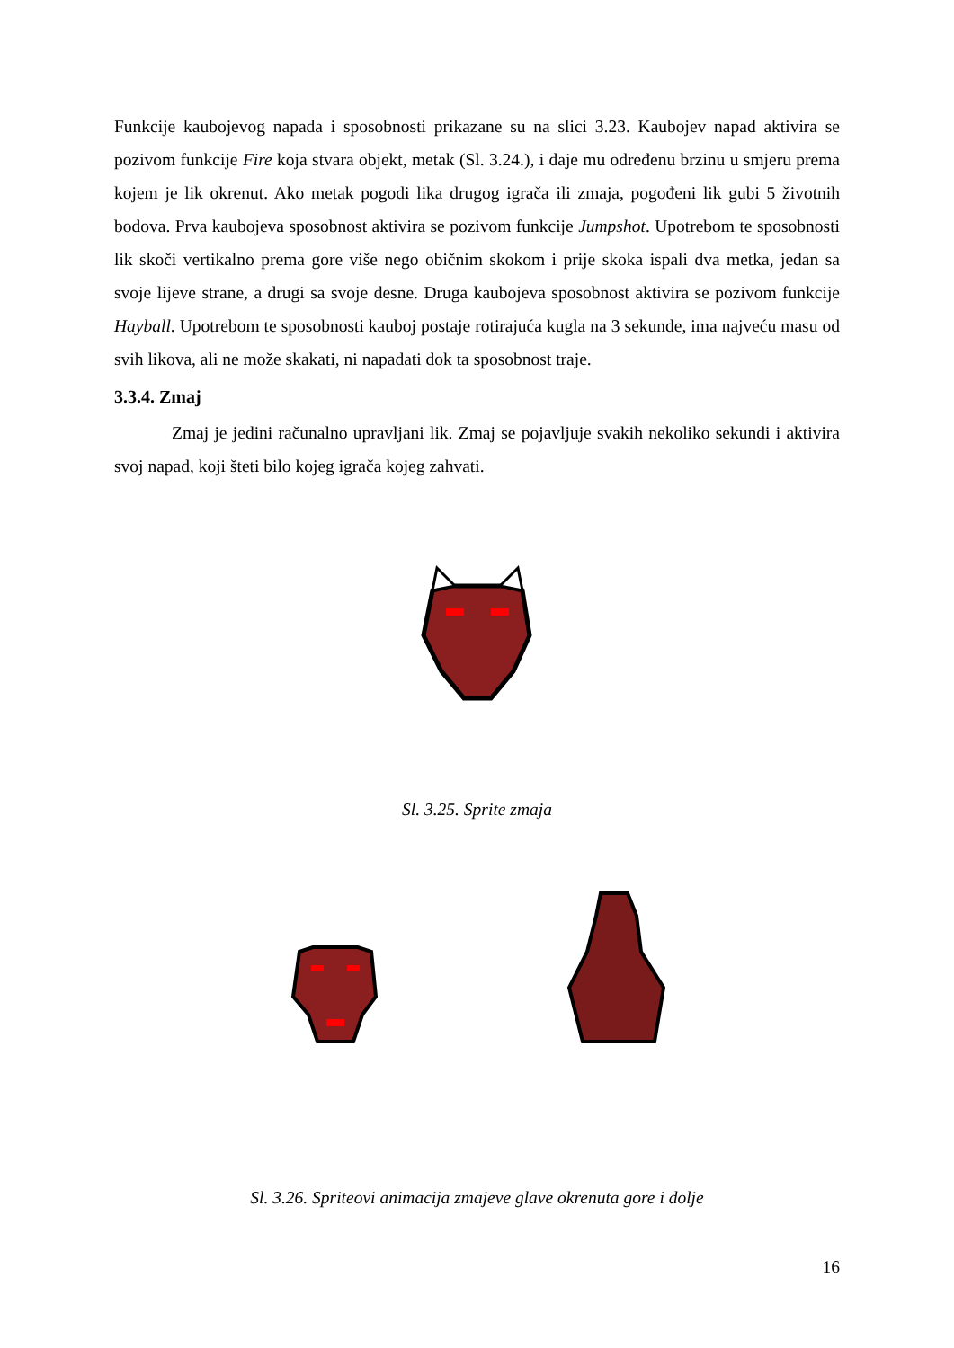Funkcije kaubojevog napada i sposobnosti prikazane su na slici 3.23. Kaubojev napad aktivira se pozivom funkcije Fire koja stvara objekt, metak (Sl. 3.24.), i daje mu određenu brzinu u smjeru prema kojem je lik okrenut. Ako metak pogodi lika drugog igrača ili zmaja, pogođeni lik gubi 5 životnih bodova. Prva kaubojeva sposobnost aktivira se pozivom funkcije Jumpshot. Upotrebom te sposobnosti lik skoči vertikalno prema gore više nego običnim skokom i prije skoka ispali dva metka, jedan sa svoje lijeve strane, a drugi sa svoje desne. Druga kaubojeva sposobnost aktivira se pozivom funkcije Hayball. Upotrebom te sposobnosti kauboj postaje rotirajuća kugla na 3 sekunde, ima najveću masu od svih likova, ali ne može skakati, ni napadati dok ta sposobnost traje.
3.3.4. Zmaj
Zmaj je jedini računalno upravljani lik. Zmaj se pojavljuje svakih nekoliko sekundi i aktivira svoj napad, koji šteti bilo kojeg igrača kojeg zahvati.
Sl. 3.25. Sprite zmaja
Sl. 3.26. Spriteovi animacija zmajeve glave okrenuta gore i dolje
16